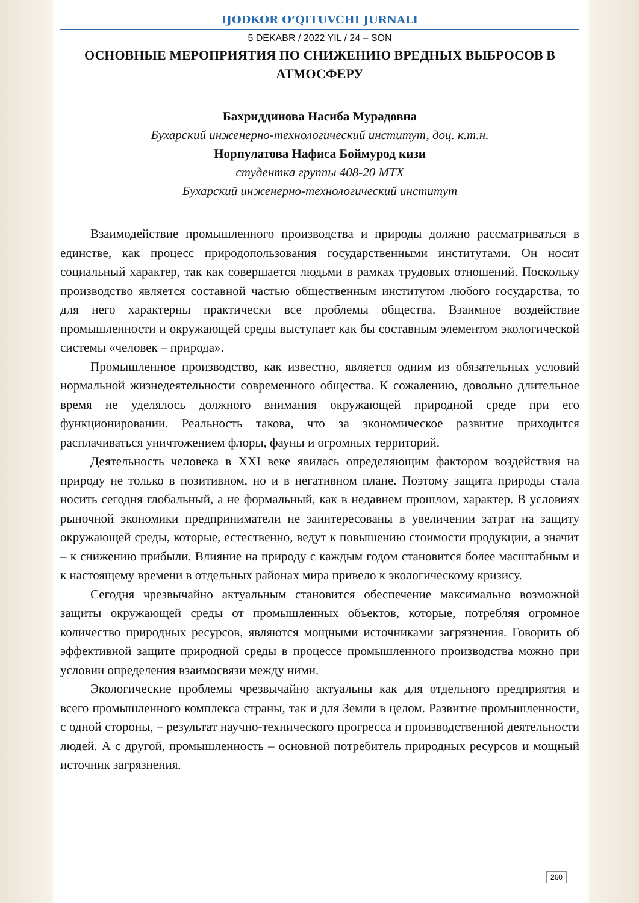IJODKOR O‘QITUVCHI JURNALI
5 DEKABR / 2022 YIL / 24 – SON
ОСНОВНЫЕ МЕРОПРИЯТИЯ ПО СНИЖЕНИЮ ВРЕДНЫХ ВЫБРОСОВ В АТМОСФЕРУ
Бахриддинова Насиба Мурадовна
Бухарский инженерно-технологический институт, доц. к.т.н.
Норпулатова Нафиса Боймурод кизи
студентка группы 408-20 МТХ
Бухарский инженерно-технологический институт
Взаимодействие промышленного производства и природы должно рассматриваться в единстве, как процесс природопользования государственными институтами. Он носит социальный характер, так как совершается людьми в рамках трудовых отношений. Поскольку производство является составной частью общественным институтом любого государства, то для него характерны практически все проблемы общества. Взаимное воздействие промышленности и окружающей среды выступает как бы составным элементом экологической системы «человек – природа».
Промышленное производство, как известно, является одним из обязательных условий нормальной жизнедеятельности современного общества. К сожалению, довольно длительное время не уделялось должного внимания окружающей природной среде при его функционировании. Реальность такова, что за экономическое развитие приходится расплачиваться уничтожением флоры, фауны и огромных территорий.
Деятельность человека в XXI веке явилась определяющим фактором воздействия на природу не только в позитивном, но и в негативном плане. Поэтому защита природы стала носить сегодня глобальный, а не формальный, как в недавнем прошлом, характер. В условиях рыночной экономики предприниматели не заинтересованы в увеличении затрат на защиту окружающей среды, которые, естественно, ведут к повышению стоимости продукции, а значит – к снижению прибыли. Влияние на природу с каждым годом становится более масштабным и к настоящему времени в отдельных районах мира привело к экологическому кризису.
Сегодня чрезвычайно актуальным становится обеспечение максимально возможной защиты окружающей среды от промышленных объектов, которые, потребляя огромное количество природных ресурсов, являются мощными источниками загрязнения. Говорить об эффективной защите природной среды в процессе промышленного производства можно при условии определения взаимосвязи между ними.
Экологические проблемы чрезвычайно актуальны как для отдельного предприятия и всего промышленного комплекса страны, так и для Земли в целом. Развитие промышленности, с одной стороны, – результат научно-технического прогресса и производственной деятельности людей. А с другой, промышленность – основной потребитель природных ресурсов и мощный источник загрязнения.
260